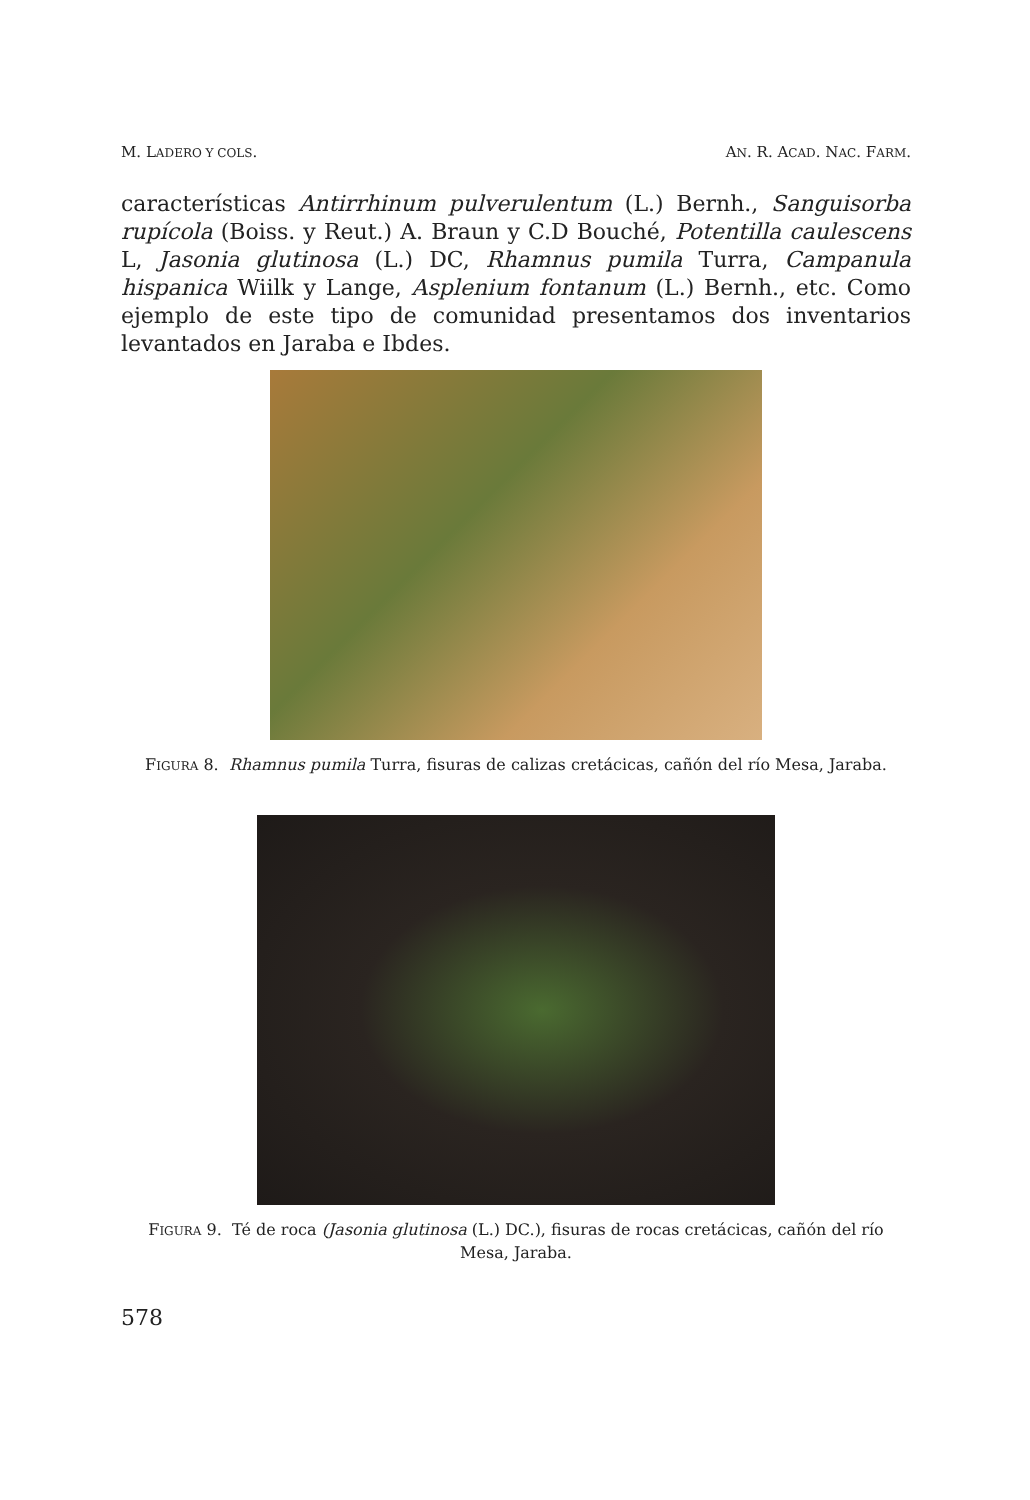M. LADERO Y COLS. AN. R. ACAD. NAC. FARM.
características Antirrhinum pulverulentum (L.) Bernh., Sanguisorba rupícola (Boiss. y Reut.) A. Braun y C.D Bouché, Potentilla caulescens L, Jasonia glutinosa (L.) DC, Rhamnus pumila Turra, Campanula hispanica Wiilk y Lange, Asplenium fontanum (L.) Bernh., etc. Como ejemplo de este tipo de comunidad presentamos dos inventarios levantados en Jaraba e Ibdes.
FIGURA 8. Rhamnus pumila Turra, fisuras de calizas cretácicas, cañón del río Mesa, Jaraba.
FIGURA 9. Té de roca (Jasonia glutinosa (L.) DC.), fisuras de rocas cretácicas, cañón del río Mesa, Jaraba.
578